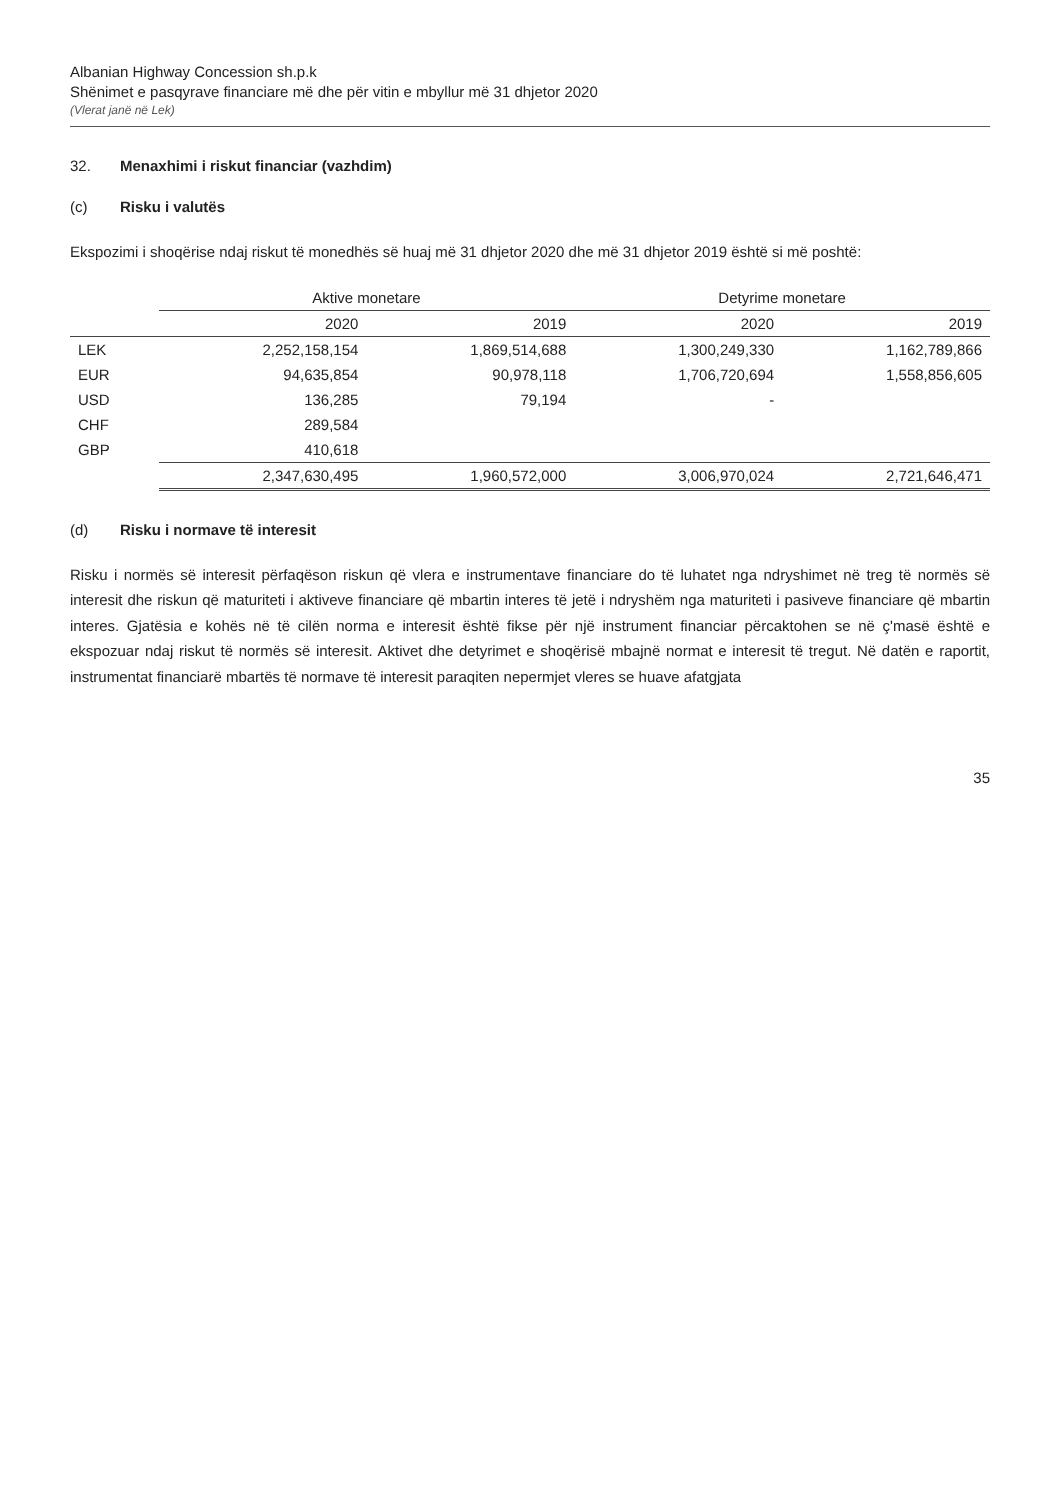Albanian Highway Concession sh.p.k
Shënimet e pasqyrave financiare më dhe për vitin e mbyllur më 31 dhjetor 2020
(Vlerat janë në Lek)
32. Menaxhimi i riskut financiar (vazhdim)
(c) Risku i valutës
Ekspozimi i shoqërise ndaj riskut të monedhës së huaj më 31 dhjetor 2020 dhe më 31 dhjetor 2019 është si më poshtë:
| | Aktive monetare | | Detyrime monetare | |
| --- | --- | --- | --- | --- |
| | 2020 | 2019 | 2020 | 2019 |
| LEK | 2,252,158,154 | 1,869,514,688 | 1,300,249,330 | 1,162,789,866 |
| EUR | 94,635,854 | 90,978,118 | 1,706,720,694 | 1,558,856,605 |
| USD | 136,285 | 79,194 | - | |
| CHF | 289,584 | | | |
| GBP | 410,618 | | | |
| | 2,347,630,495 | 1,960,572,000 | 3,006,970,024 | 2,721,646,471 |
(d) Risku i normave të interesit
Risku i normës së interesit përfaqëson riskun që vlera e instrumentave financiare do të luhatet nga ndryshimet në treg të normës së interesit dhe riskun që maturiteti i aktiveve financiare që mbartin interes të jetë i ndryshëm nga maturiteti i pasiveve financiare që mbartin interes. Gjatësia e kohës në të cilën norma e interesit është fikse për një instrument financiar përcaktohen se në ç'masë është e ekspozuar ndaj riskut të normës së interesit. Aktivet dhe detyrimet e shoqërisë mbajnë normat e interesit të tregut. Në datën e raportit, instrumentat financiarë mbartës të normave të interesit paraqiten nepermjet vleres se huave afatgjata
35